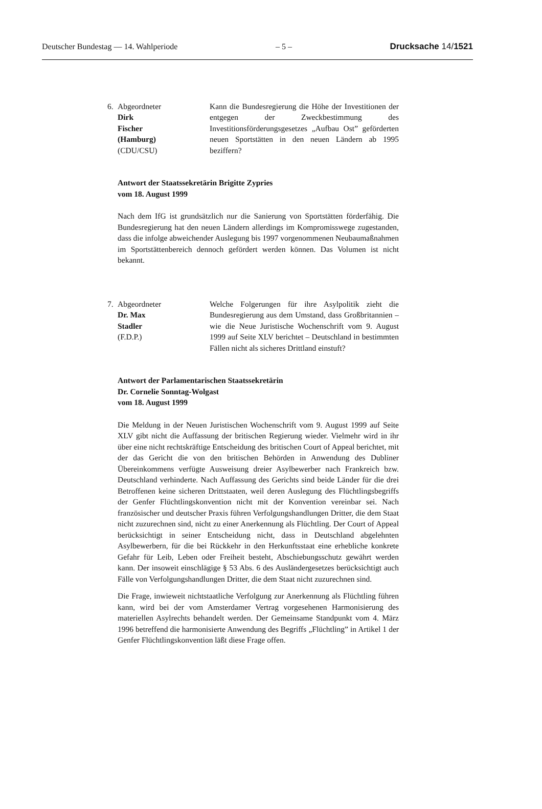Deutscher Bundestag — 14. Wahlperiode – 5 – Drucksache 14/1521
6. Abgeordneter
Dirk
Fischer
(Hamburg)
(CDU/CSU)
Kann die Bundesregierung die Höhe der Investitionen der entgegen der Zweckbestimmung des Investitionsförderungsgesetzes „Aufbau Ost” geförderten neuen Sportstätten in den neuen Ländern ab 1995 beziffern?
Antwort der Staatssekretärin Brigitte Zypries
vom 18. August 1999
Nach dem IfG ist grundsätzlich nur die Sanierung von Sportstätten förderfähig. Die Bundesregierung hat den neuen Ländern allerdings im Kompromisswege zugestanden, dass die infolge abweichender Auslegung bis 1997 vorgenommenen Neubaumaßnahmen im Sportstättenbereich dennoch gefördert werden können. Das Volumen ist nicht bekannt.
7. Abgeordneter
Dr. Max
Stadler
(F.D.P.)
Welche Folgerungen für ihre Asylpolitik zieht die Bundesregierung aus dem Umstand, dass Großbritannien – wie die Neue Juristische Wochenschrift vom 9. August 1999 auf Seite XLV berichtet – Deutschland in bestimmten Fällen nicht als sicheres Drittland einstuft?
Antwort der Parlamentarischen Staatssekretärin
Dr. Cornelie Sonntag-Wolgast
vom 18. August 1999
Die Meldung in der Neuen Juristischen Wochenschrift vom 9. August 1999 auf Seite XLV gibt nicht die Auffassung der britischen Regierung wieder. Vielmehr wird in ihr über eine nicht rechtskräftige Entscheidung des britischen Court of Appeal berichtet, mit der das Gericht die von den britischen Behörden in Anwendung des Dubliner Übereinkommens verfügte Ausweisung dreier Asylbewerber nach Frankreich bzw. Deutschland verhinderte. Nach Auffassung des Gerichts sind beide Länder für die drei Betroffenen keine sicheren Drittstaaten, weil deren Auslegung des Flüchtlingsbegriffs der Genfer Flüchtlingskonvention nicht mit der Konvention vereinbar sei. Nach französischer und deutscher Praxis führen Verfolgungshandlungen Dritter, die dem Staat nicht zuzurechnen sind, nicht zu einer Anerkennung als Flüchtling. Der Court of Appeal berücksichtigt in seiner Entscheidung nicht, dass in Deutschland abgelehnten Asylbewerbern, für die bei Rückkehr in den Herkunftsstaat eine erhebliche konkrete Gefahr für Leib, Leben oder Freiheit besteht, Abschiebungsschutz gewährt werden kann. Der insoweit einschlägige § 53 Abs. 6 des Ausländergesetzes berücksichtigt auch Fälle von Verfolgungshandlungen Dritter, die dem Staat nicht zuzurechnen sind.
Die Frage, inwieweit nichtstaatliche Verfolgung zur Anerkennung als Flüchtling führen kann, wird bei der vom Amsterdamer Vertrag vorgesehenen Harmonisierung des materiellen Asylrechts behandelt werden. Der Gemeinsame Standpunkt vom 4. März 1996 betreffend die harmonisierte Anwendung des Begriffs „Flüchtling” in Artikel 1 der Genfer Flüchtlingskonvention läßt diese Frage offen.